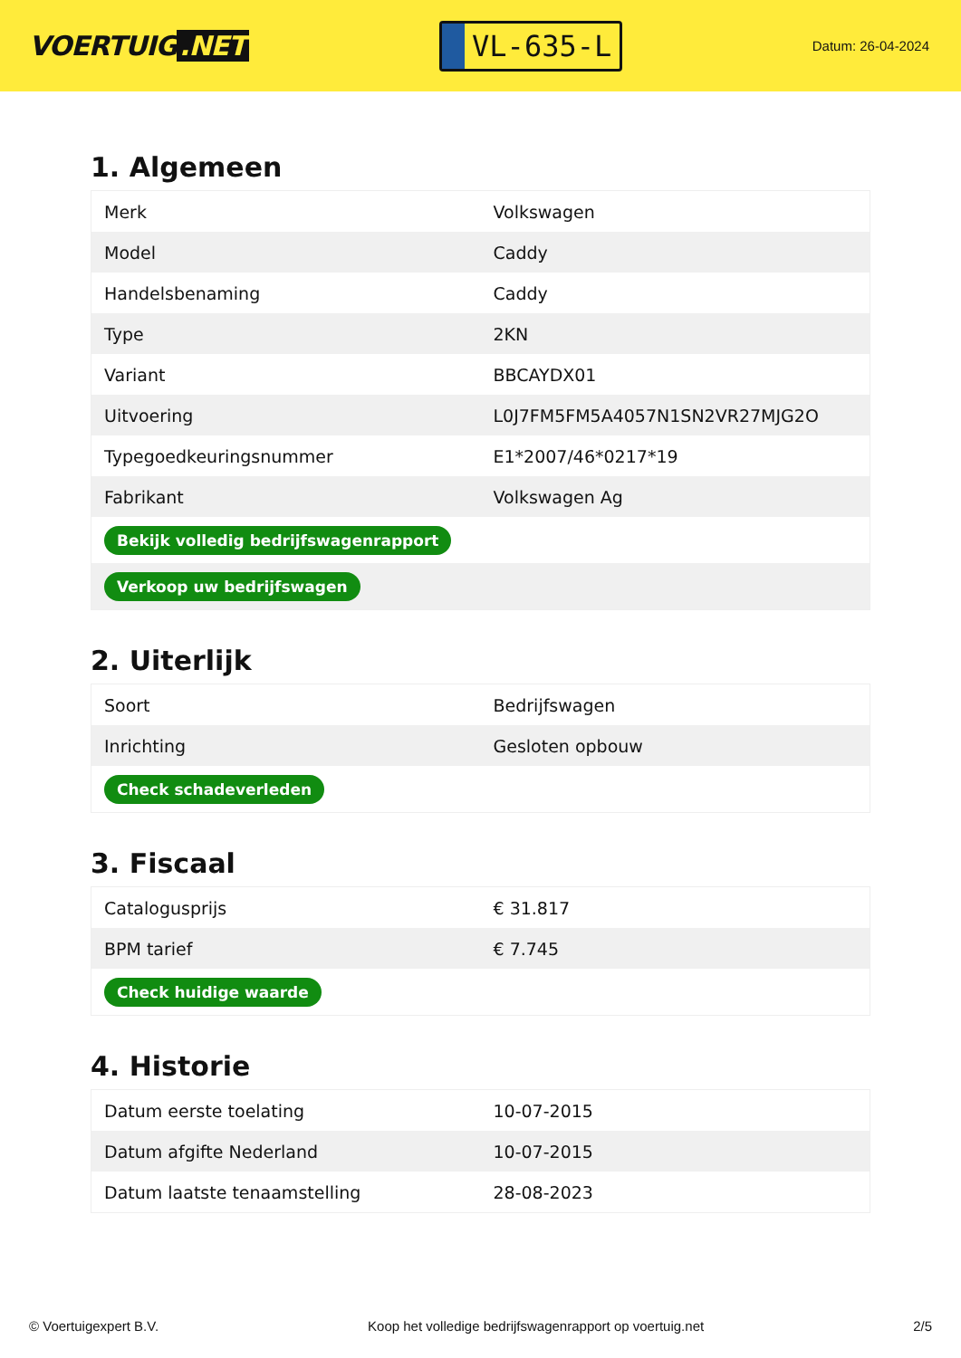VOERTUIG.NET
VL-635-L
Datum: 26-04-2024
1. Algemeen
| Merk | Volkswagen |
| Model | Caddy |
| Handelsbenaming | Caddy |
| Type | 2KN |
| Variant | BBCAYDX01 |
| Uitvoering | L0J7FM5FM5A4057N1SN2VR27MJG2O |
| Typegoedkeuringsnummer | E1*2007/46*0217*19 |
| Fabrikant | Volkswagen Ag |
| Bekijk volledig bedrijfswagenrapport | |
| Verkoop uw bedrijfswagen | |
2. Uiterlijk
| Soort | Bedrijfswagen |
| Inrichting | Gesloten opbouw |
| Check schadeverleden | |
3. Fiscaal
| Catalogusprijs | € 31.817 |
| BPM tarief | € 7.745 |
| Check huidige waarde | |
4. Historie
| Datum eerste toelating | 10-07-2015 |
| Datum afgifte Nederland | 10-07-2015 |
| Datum laatste tenaamstelling | 28-08-2023 |
© Voertuigexpert B.V. Koop het volledige bedrijfswagenrapport op voertuig.net 2/5